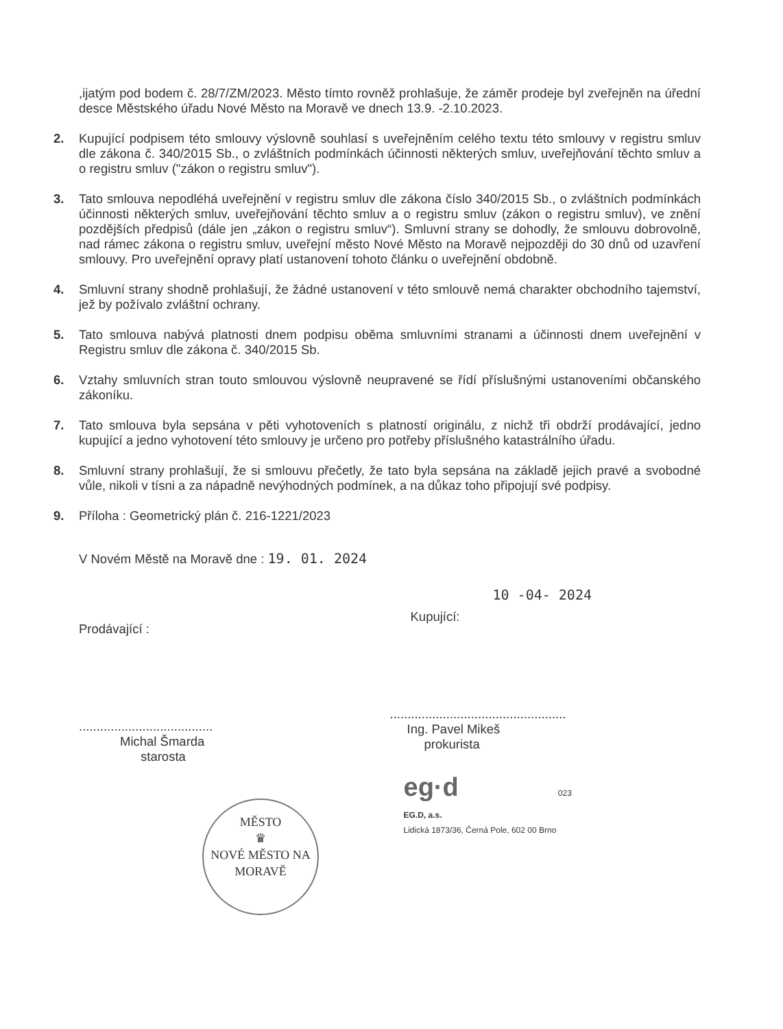,ijatým pod bodem č. 28/7/ZM/2023. Město tímto rovněž prohlašuje, že záměr prodeje byl zveřejněn na úřední desce Městského úřadu Nové Město na Moravě ve dnech 13.9. -2.10.2023.
2. Kupující podpisem této smlouvy výslovně souhlasí s uveřejněním celého textu této smlouvy v registru smluv dle zákona č. 340/2015 Sb., o zvláštních podmínkách účinnosti některých smluv, uveřejňování těchto smluv a o registru smluv ("zákon o registru smluv").
3. Tato smlouva nepodléhá uveřejnění v registru smluv dle zákona číslo 340/2015 Sb., o zvláštních podmínkách účinnosti některých smluv, uveřejňování těchto smluv a o registru smluv (zákon o registru smluv), ve znění pozdějších předpisů (dále jen „zákon o registru smluv“). Smluvní strany se dohodly, že smlouvu dobrovolně, nad rámec zákona o registru smluv, uveřejní město Nové Město na Moravě nejpozději do 30 dnů od uzavření smlouvy. Pro uveřejnění opravy platí ustanovení tohoto článku o uveřejnění obdobně.
4. Smluvní strany shodně prohlašují, že žádné ustanovení v této smlouvě nemá charakter obchodního tajemství, jež by požívalo zvláštní ochrany.
5. Tato smlouva nabývá platnosti dnem podpisu oběma smluvními stranami a účinnosti dnem uveřejnění v Registru smluv dle zákona č. 340/2015 Sb.
6. Vztahy smluvních stran touto smlouvou výslovně neupravené se řídí příslušnými ustanoveními občanského zákoníku.
7. Tato smlouva byla sepsána v pěti vyhotoveních s platností originálu, z nichž tři obdrží prodávající, jedno kupující a jedno vyhotovení této smlouvy je určeno pro potřeby příslušného katastrálního úřadu.
8. Smluvní strany prohlašují, že si smlouvu přečetly, že tato byla sepsána na základě jejich pravé a svobodné vůle, nikoli v tísni a za nápadně nevýhodných podmínek, a na důkaz toho připojují své podpisy.
9. Příloha : Geometrický plán č. 216-1221/2023
V Novém Městě na Moravě dne : 19. 01. 2024
Prodávající :
......................................
Michal Šmarda
starosta
MĚSTO
♛
NOVÉ MĚSTO NA MORAVĚ
10 -04- 2024
Kupující:
..................................................
Ing. Pavel Mikeš
prokurista
eg·d 023
EG.D, a.s.
Lidická 1873/36, Černá Pole, 602 00 Brno